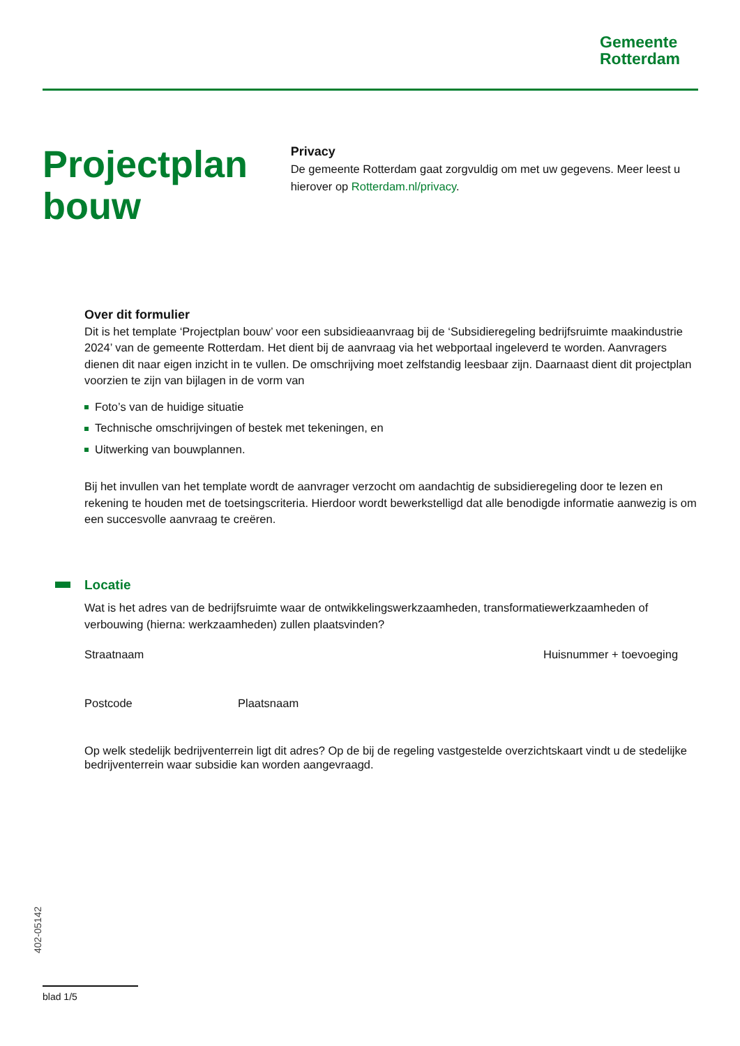Gemeente
Rotterdam
Projectplan bouw
Privacy
De gemeente Rotterdam gaat zorgvuldig om met uw gegevens. Meer leest u hierover op Rotterdam.nl/privacy.
Over dit formulier
Dit is het template ‘Projectplan bouw’ voor een subsidieaanvraag bij de ‘Subsidieregeling bedrijfsruimte maakindustrie 2024’ van de gemeente Rotterdam. Het dient bij de aanvraag via het webportaal ingeleverd te worden. Aanvragers dienen dit naar eigen inzicht in te vullen. De omschrijving moet zelfstandig leesbaar zijn. Daarnaast dient dit projectplan voorzien te zijn van bijlagen in de vorm van
Foto’s van de huidige situatie
Technische omschrijvingen of bestek met tekeningen, en
Uitwerking van bouwplannen.
Bij het invullen van het template wordt de aanvrager verzocht om aandachtig de subsidieregeling door te lezen en rekening te houden met de toetsingscriteria. Hierdoor wordt bewerkstelligd dat alle benodigde informatie aanwezig is om een succesvolle aanvraag te creëren.
Locatie
Wat is het adres van de bedrijfsruimte waar de ontwikkelingswerkzaamheden, transformatiewerkzaamheden of verbouwing (hierna: werkzaamheden) zullen plaatsvinden?
Straatnaam Huisnummer + toevoeging
Postcode Plaatsnaam
Op welk stedelijk bedrijventerrein ligt dit adres? Op de bij de regeling vastgestelde overzichtskaart vindt u de stedelijke bedrijventerrein waar subsidie kan worden aangevraagd.
402-05142
blad 1/5